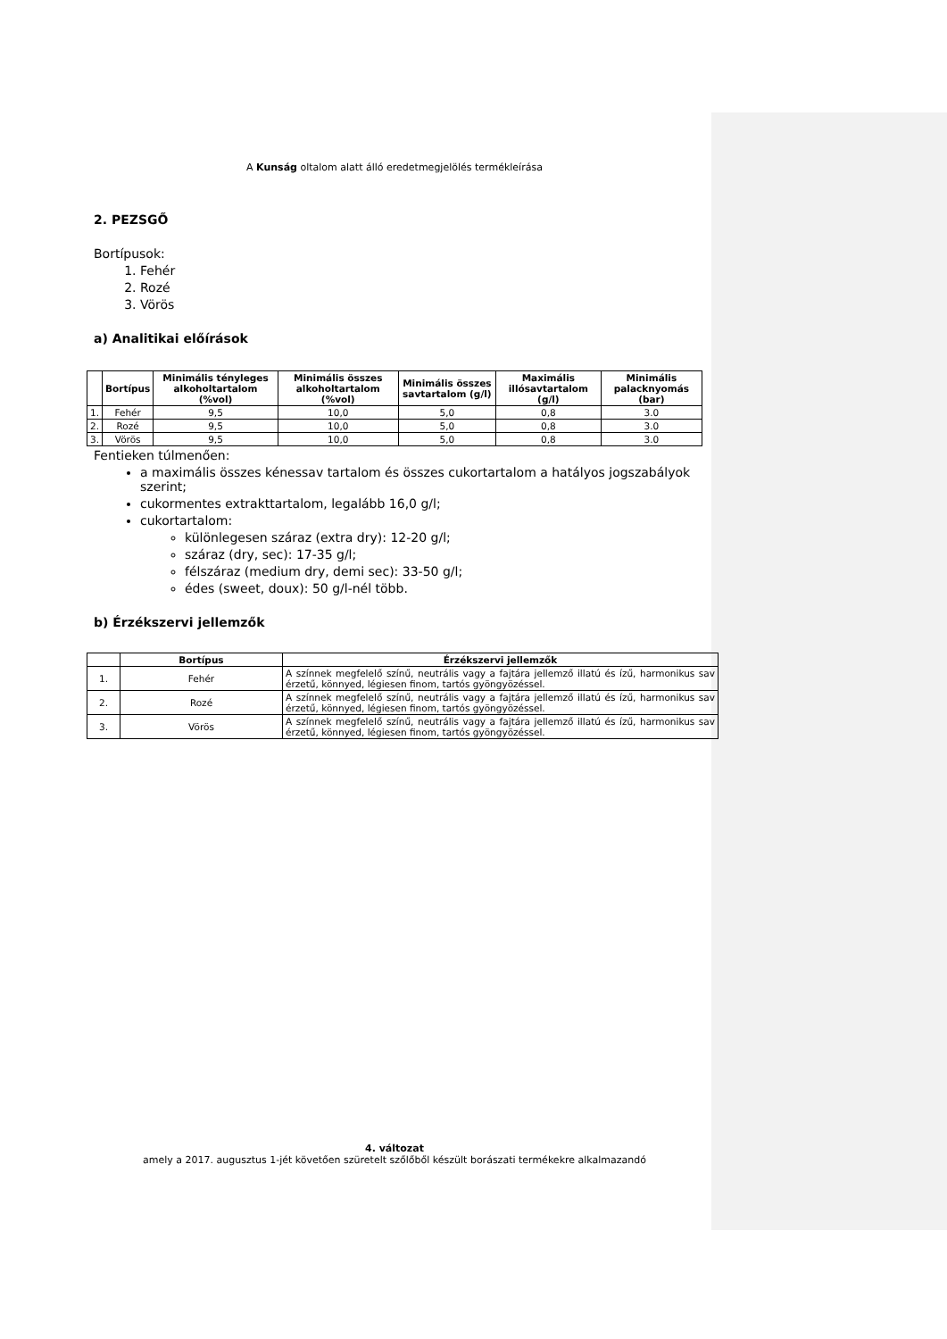A Kunság oltalom alatt álló eredetmegjelölés termékleírása
2. PEZSGŐ
Bortípusok:
1. Fehér
2. Rozé
3. Vörös
a) Analitikai előírások
| | Bortípus | Minimális tényleges alkoholtartalom (%vol) | Minimális összes alkoholtartalom (%vol) | Minimális összes savtartalom (g/l) | Maximális illósavtartalom (g/l) | Minimális palacknyomás (bar) |
| --- | --- | --- | --- | --- | --- | --- |
| 1. | Fehér | 9,5 | 10,0 | 5,0 | 0,8 | 3.0 |
| 2. | Rozé | 9,5 | 10,0 | 5,0 | 0,8 | 3.0 |
| 3. | Vörös | 9,5 | 10,0 | 5,0 | 0,8 | 3.0 |
Fentieken túlmenően:
a maximális összes kénessav tartalom és összes cukortartalom a hatályos jogszabályok szerint;
cukormentes extrakttartalom, legalább 16,0 g/l;
cukortartalom:
különlegesen száraz (extra dry): 12-20 g/l;
száraz (dry, sec): 17-35 g/l;
félszáraz (medium dry, demi sec): 33-50 g/l;
édes (sweet, doux): 50 g/l-nél több.
b) Érzékszervi jellemzők
| | Bortípus | Érzékszervi jellemzők |
| --- | --- | --- |
| 1. | Fehér | A színnek megfelelő színű, neutrális vagy a fajtára jellemző illatú és ízű, harmonikus sav érzetű, könnyed, légiesen finom, tartós gyöngyözéssel. |
| 2. | Rozé | A színnek megfelelő színű, neutrális vagy a fajtára jellemző illatú és ízű, harmonikus sav érzetű, könnyed, légiesen finom, tartós gyöngyözéssel. |
| 3. | Vörös | A színnek megfelelő színű, neutrális vagy a fajtára jellemző illatú és ízű, harmonikus sav érzetű, könnyed, légiesen finom, tartós gyöngyözéssel. |
4. változat
amely a 2017. augusztus 1-jét követően szüretelt szőlőből készült borászati termékekre alkalmazandó